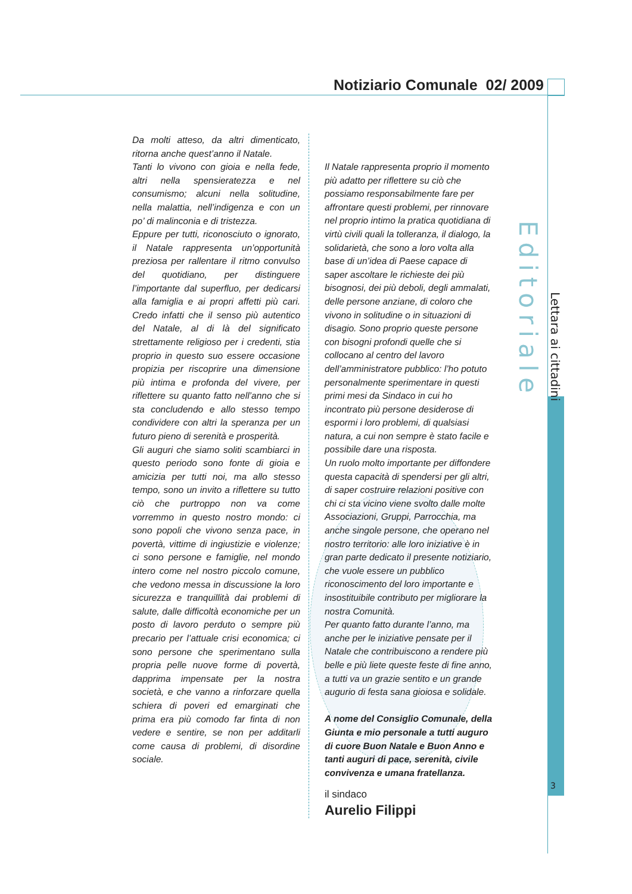Notiziario Comunale 02/ 2009
Da molti atteso, da altri dimenticato, ritorna anche quest’anno il Natale.
Tanti lo vivono con gioia e nella fede, altri nella spensieratezza e nel consumismo; alcuni nella solitudine, nella malattia, nell’indigenza e con un po’ di malinconia e di tristezza.
Eppure per tutti, riconosciuto o ignorato, il Natale rappresenta un’opportunità preziosa per rallentare il ritmo convulso del quotidiano, per distinguere l’importante dal superfluo, per dedicarsi alla famiglia e ai propri affetti più cari. Credo infatti che il senso più autentico del Natale, al di là del significato strettamente religioso per i credenti, stia proprio in questo suo essere occasione propizia per riscoprire una dimensione più intima e profonda del vivere, per riflettere su quanto fatto nell’anno che si sta concludendo e allo stesso tempo condividere con altri la speranza per un futuro pieno di serenità e prosperità.
Gli auguri che siamo soliti scambiarci in questo periodo sono fonte di gioia e amicizia per tutti noi, ma allo stesso tempo, sono un invito a riflettere su tutto ciò che purtroppo non va come vorremmo in questo nostro mondo: ci sono popoli che vivono senza pace, in povertà, vittime di ingiustizie e violenze; ci sono persone e famiglie, nel mondo intero come nel nostro piccolo comune, che vedono messa in discussione la loro sicurezza e tranquillità dai problemi di salute, dalle difficoltà economiche per un posto di lavoro perduto o sempre più precario per l’attuale crisi economica; ci sono persone che sperimentano sulla propria pelle nuove forme di povertà, dapprima impensate per la nostra società, e che vanno a rinforzare quella schiera di poveri ed emarginati che prima era più comodo far finta di non vedere e sentire, se non per additarli come causa di problemi, di disordine sociale.
Il Natale rappresenta proprio il momento più adatto per riflettere su ciò che possiamo responsabilmente fare per affrontare questi problemi, per rinnovare nel proprio intimo la pratica quotidiana di virtù civili quali la tolleranza, il dialogo, la solidarietà, che sono a loro volta alla base di un’idea di Paese capace di saper ascoltare le richieste dei più bisognosi, dei più deboli, degli ammalati, delle persone anziane, di coloro che vivono in solitudine o in situazioni di disagio. Sono proprio queste persone con bisogni profondi quelle che si collocano al centro del lavoro dell’amministratore pubblico: l’ho potuto personalmente sperimentare in questi primi mesi da Sindaco in cui ho incontrato più persone desiderose di espormi i loro problemi, di qualsiasi natura, a cui non sempre è stato facile e possibile dare una risposta.
Un ruolo molto importante per diffondere questa capacità di spendersi per gli altri, di saper costruire relazioni positive con chi ci sta vicino viene svolto dalle molte Associazioni, Gruppi, Parrocchia, ma anche singole persone, che operano nel nostro territorio: alle loro iniziative è in gran parte dedicato il presente notiziario, che vuole essere un pubblico riconoscimento del loro importante e insostituibile contributo per migliorare la nostra Comunità.
Per quanto fatto durante l’anno, ma anche per le iniziative pensate per il Natale che contribuiscono a rendere più belle e più liete queste feste di fine anno, a tutti va un grazie sentito e un grande augurio di festa sana gioiosa e solidale.
A nome del Consiglio Comunale, della Giunta e mio personale a tutti auguro di cuore Buon Natale e Buon Anno e tanti auguri di pace, serenità, civile convivenza e umana fratellanza.
il sindaco
Aurelio Filippi
Editoriale
Lettara ai cittadini
3